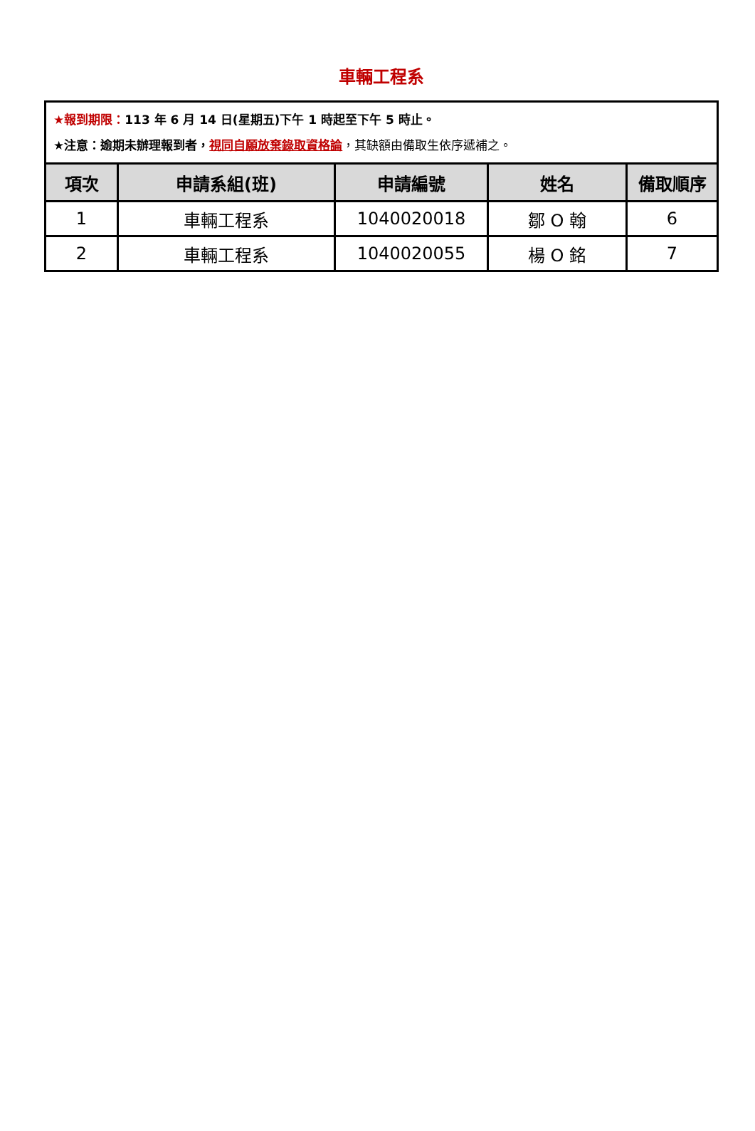車輛工程系
| ★報到期限： 113 年 6 月 14 日(星期五)下午 1 時起至下午 5 時止。 ★注意：逾期未辦理報到者， 視同自願放棄錄取資格論 ，其缺額由備取生依序遞補之。 | | | | |
| 項次 | 申請系組(班) | 申請編號 | 姓名 | 備取順序 |
| 1 | 車輛工程系 | 1040020018 | 鄒 O 翰 | 6 |
| 2 | 車輛工程系 | 1040020055 | 楊 O 銘 | 7 |